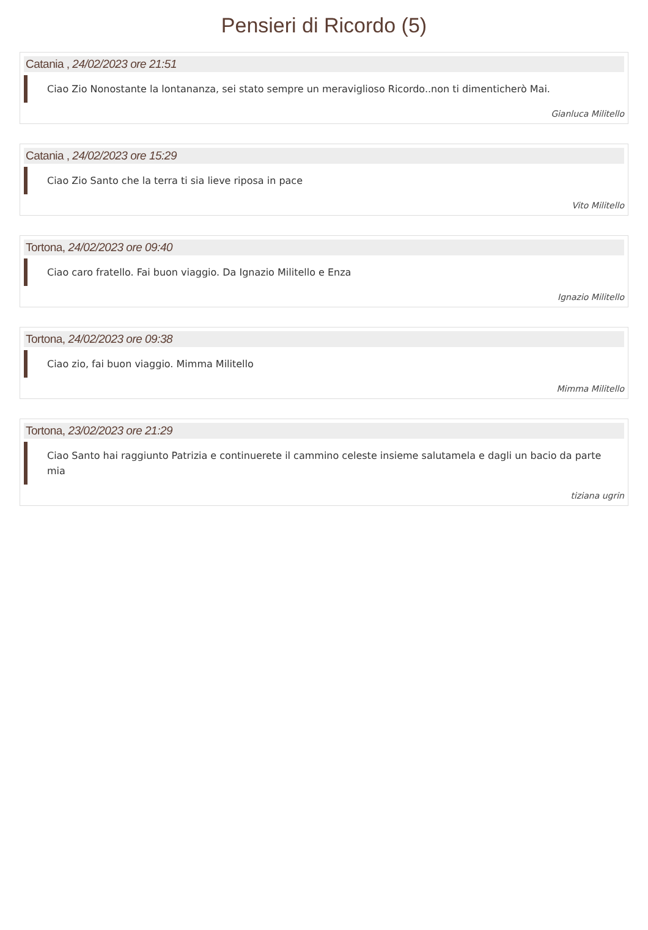Pensieri di Ricordo (5)
Catania , 24/02/2023 ore 21:51
Ciao Zio Nonostante la lontananza, sei stato sempre un meraviglioso Ricordo..non ti dimenticherò Mai.
Gianluca Militello
Catania , 24/02/2023 ore 15:29
Ciao Zio Santo che la terra ti sia lieve riposa in pace
Vito Militello
Tortona, 24/02/2023 ore 09:40
Ciao caro fratello. Fai buon viaggio. Da Ignazio Militello e Enza
Ignazio Militello
Tortona, 24/02/2023 ore 09:38
Ciao zio, fai buon viaggio. Mimma Militello
Mimma Militello
Tortona, 23/02/2023 ore 21:29
Ciao Santo hai raggiunto Patrizia e continuerete il cammino celeste insieme salutamela e dagli un bacio da parte mia
tiziana ugrin